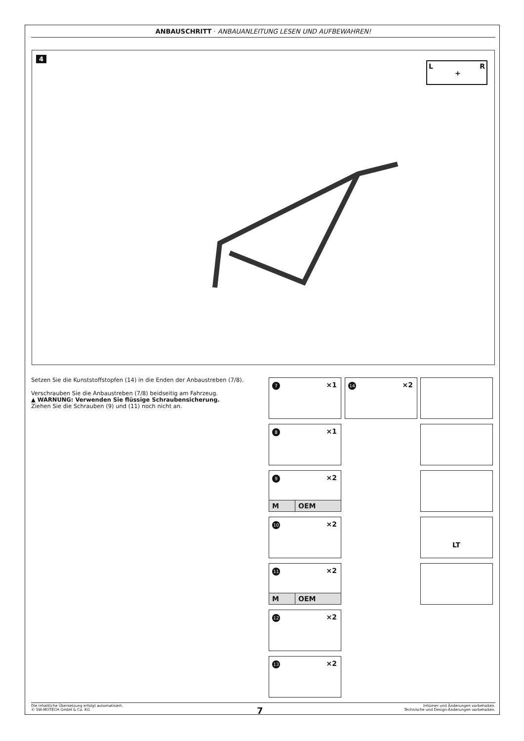ANBAUSCHRITT · ANBAUANLEITUNG LESEN UND AUFBEWAHREN!
4
L
+
R
Setzen Sie die Kunststoffstopfen (14) in die Enden der Anbaustreben (7/8).
Verschrauben Sie die Anbaustreben (7/8) beidseitig am Fahrzeug.
▲ WARNUNG: Verwenden Sie flüssige Schraubensicherung.
Ziehen Sie die Schrauben (9) und (11) noch nicht an.
7 ×1 14 ×2
8 ×1
9 ×2
M OEM
10 ×2 LT
11 ×2
M OEM
12 ×2
13 ×2
Die inhaltliche Übersetzung erfolgt automatisiert.
© SW-MOTECH GmbH & Co. KG
7
Irrtümer und Änderungen vorbehalten.
Technische und Design-Änderungen vorbehalten.